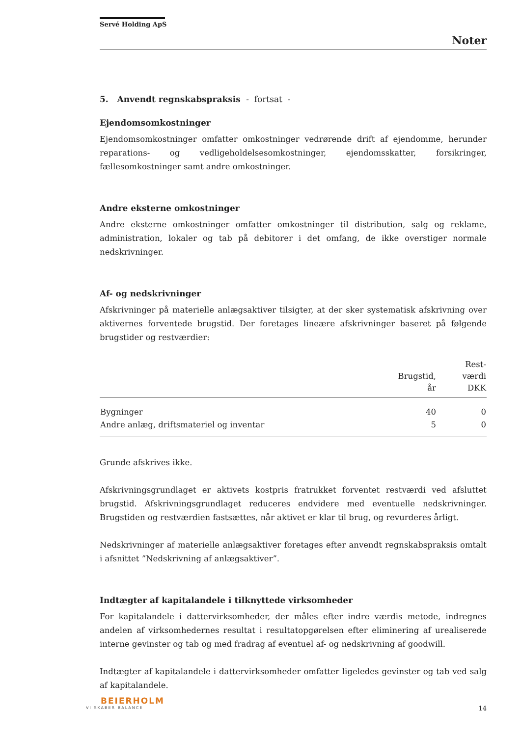Servé Holding ApS
Noter
5. Anvendt regnskabspraksis - fortsat -
Ejendomsomkostninger
Ejendomsomkostninger omfatter omkostninger vedrørende drift af ejendomme, herunder reparations- og vedligeholdelsesomkostninger, ejendomsskatter, forsikringer, fællesomkostninger samt andre omkostninger.
Andre eksterne omkostninger
Andre eksterne omkostninger omfatter omkostninger til distribution, salg og reklame, administration, lokaler og tab på debitorer i det omfang, de ikke overstiger normale nedskrivninger.
Af- og nedskrivninger
Afskrivninger på materielle anlægsaktiver tilsigter, at der sker systematisk afskrivning over aktivernes forventede brugstid. Der foretages lineære afskrivninger baseret på følgende brugstider og restværdier:
| | Brugstid, år | Rest- værdi DKK |
| --- | --- | --- |
| Bygninger | 40 | 0 |
| Andre anlæg, driftsmateriel og inventar | 5 | 0 |
Grunde afskrives ikke.
Afskrivningsgrundlaget er aktivets kostpris fratrukket forventet restværdi ved afsluttet brugstid. Afskrivningsgrundlaget reduceres endvidere med eventuelle nedskrivninger. Brugstiden og restværdien fastsættes, når aktivet er klar til brug, og revurderes årligt.
Nedskrivninger af materielle anlægsaktiver foretages efter anvendt regnskabspraksis omtalt i afsnittet ”Nedskrivning af anlægsaktiver”.
Indtægter af kapitalandele i tilknyttede virksomheder
For kapitalandele i dattervirksomheder, der måles efter indre værdis metode, indregnes andelen af virksomhedernes resultat i resultatopgørelsen efter eliminering af urealiserede interne gevinster og tab og med fradrag af eventuel af- og nedskrivning af goodwill.
Indtægter af kapitalandele i dattervirksomheder omfatter ligeledes gevinster og tab ved salg af kapitalandele.
BEIERHOLM
VI SKABER BALANCE
14